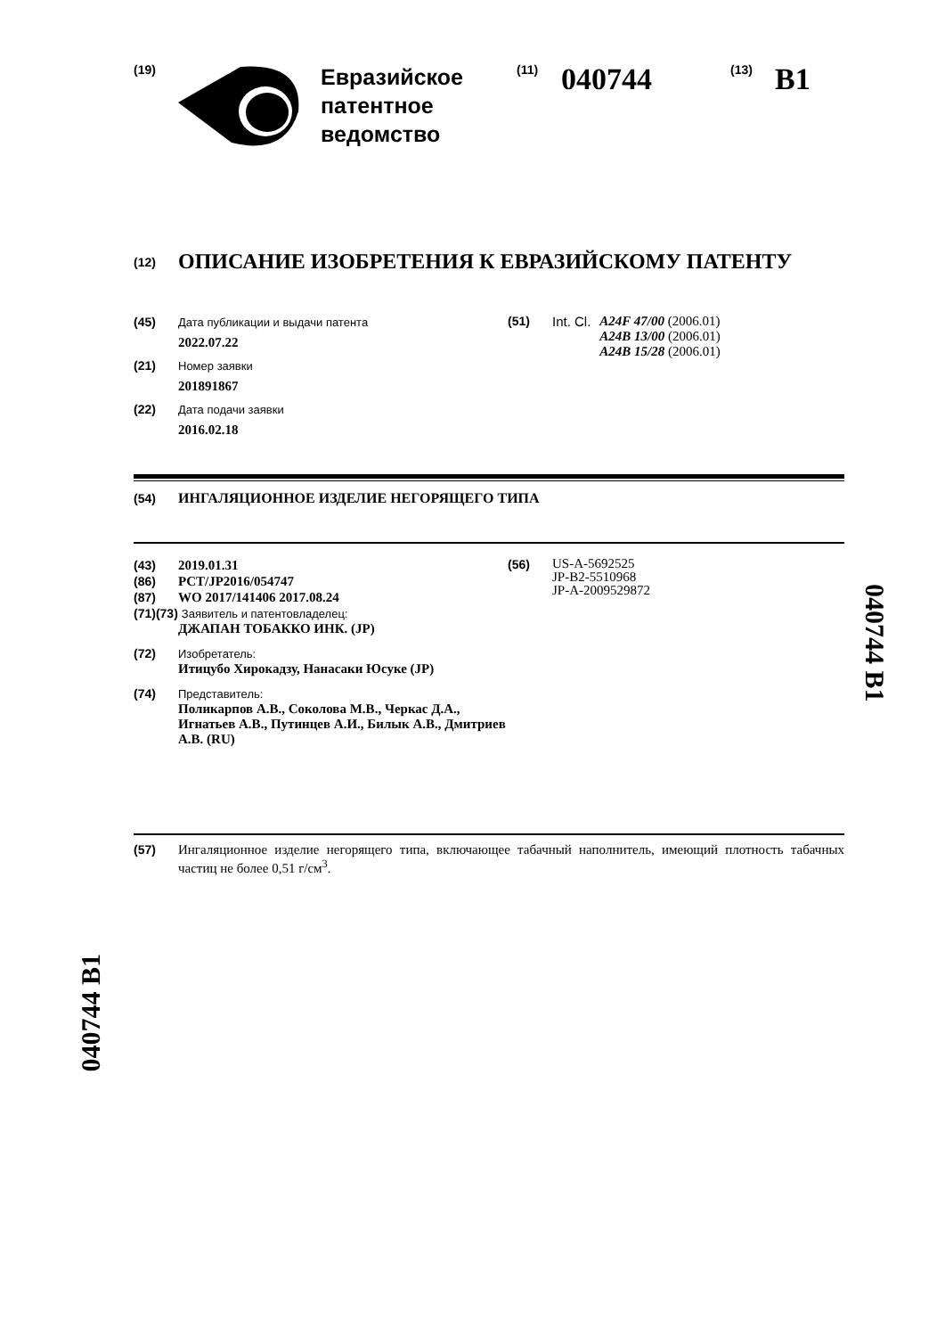(19)
Евразийское
патентное
ведомство
(11) 040744 (13) B1
(12) ОПИСАНИЕ ИЗОБРЕТЕНИЯ К ЕВРАЗИЙСКОМУ ПАТЕНТУ
(45) Дата публикации и выдачи патента
2022.07.22
(21) Номер заявки
201891867
(22) Дата подачи заявки
2016.02.18
(51) Int. Cl. A24F 47/00 (2006.01)
A24B 13/00 (2006.01)
A24B 15/28 (2006.01)
(54) ИНГАЛЯЦИОННОЕ ИЗДЕЛИЕ НЕГОРЯЩЕГО ТИПА
(43) 2019.01.31
(86) PCT/JP2016/054747
(87) WO 2017/141406 2017.08.24
(71)(73) Заявитель и патентовладелец:
ДЖАПАН ТОБАККО ИНК. (JP)
(72) Изобретатель:
Итицубо Хирокадзу, Нанасаки Юсуке (JP)
(74) Представитель:
Поликарпов А.В., Соколова М.В., Черкас Д.А., Игнатьев А.В., Путинцев А.И., Билык А.В., Дмитриев А.В. (RU)
(56)
US-A-5692525
JP-B2-5510968
JP-A-2009529872
(57) Ингаляционное изделие негорящего типа, включающее табачный наполнитель, имеющий плотность табачных частиц не более 0,51 г/см<sup>3</sup>.
040744 B1
040744 B1